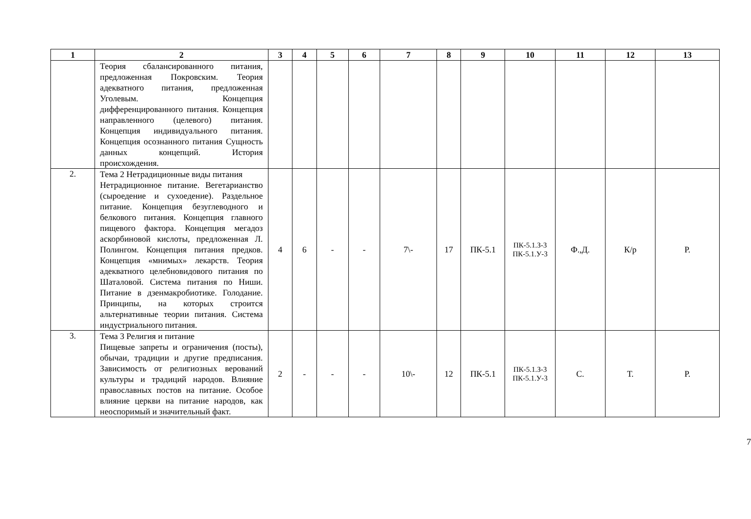| 1 | 2 | 3 | 4 | 5 | 6 | 7 | 8 | 9 | 10 | 11 | 12 | 13 |
| --- | --- | --- | --- | --- | --- | --- | --- | --- | --- | --- | --- | --- |
| | Теория сбалансированного питания, предложенная Покровским. Теория адекватного питания, предложенная Уголевым. Концепция дифференцированного питания. Концепция направленного (целевого) питания. Концепция индивидуального питания. Концепция осознанного питания Сущность данных концепций. История происхождения. | | | | | | | | | | | |
| 2. | Тема 2 Нетрадиционные виды питания Нетрадиционное питание. Вегетарианство (сыроедение и сухоедение). Раздельное питание. Концепция безуглеводного и белкового питания. Концепция главного пищевого фактора. Концепция мегадоз аскорбиновой кислоты, предложенная Л. Полингом. Концепция питания предков. Концепция «мнимых» лекарств. Теория адекватного целебновидового питания по Шаталовой. Система питания по Ниши. Питание в дзенмакробиотике. Голодание. Принципы, на которых строится альтернативные теории питания. Система индустриального питания. | 4 | 6 | - | - | 7\- | 17 | ПК-5.1 | ПК-5.1.З-3 ПК-5.1.У-3 | Ф.,Д. | К/р | Р. |
| 3. | Тема 3 Религия и питание Пищевые запреты и ограничения (посты), обычаи, традиции и другие предписания. Зависимость от религиозных верований культуры и традиций народов. Влияние православных постов на питание. Особое влияние церкви на питание народов, как неоспоримый и значительный факт. | 2 | - | - | - | 10\- | 12 | ПК-5.1 | ПК-5.1.З-3 ПК-5.1.У-3 | С. | Т. | Р. |
7